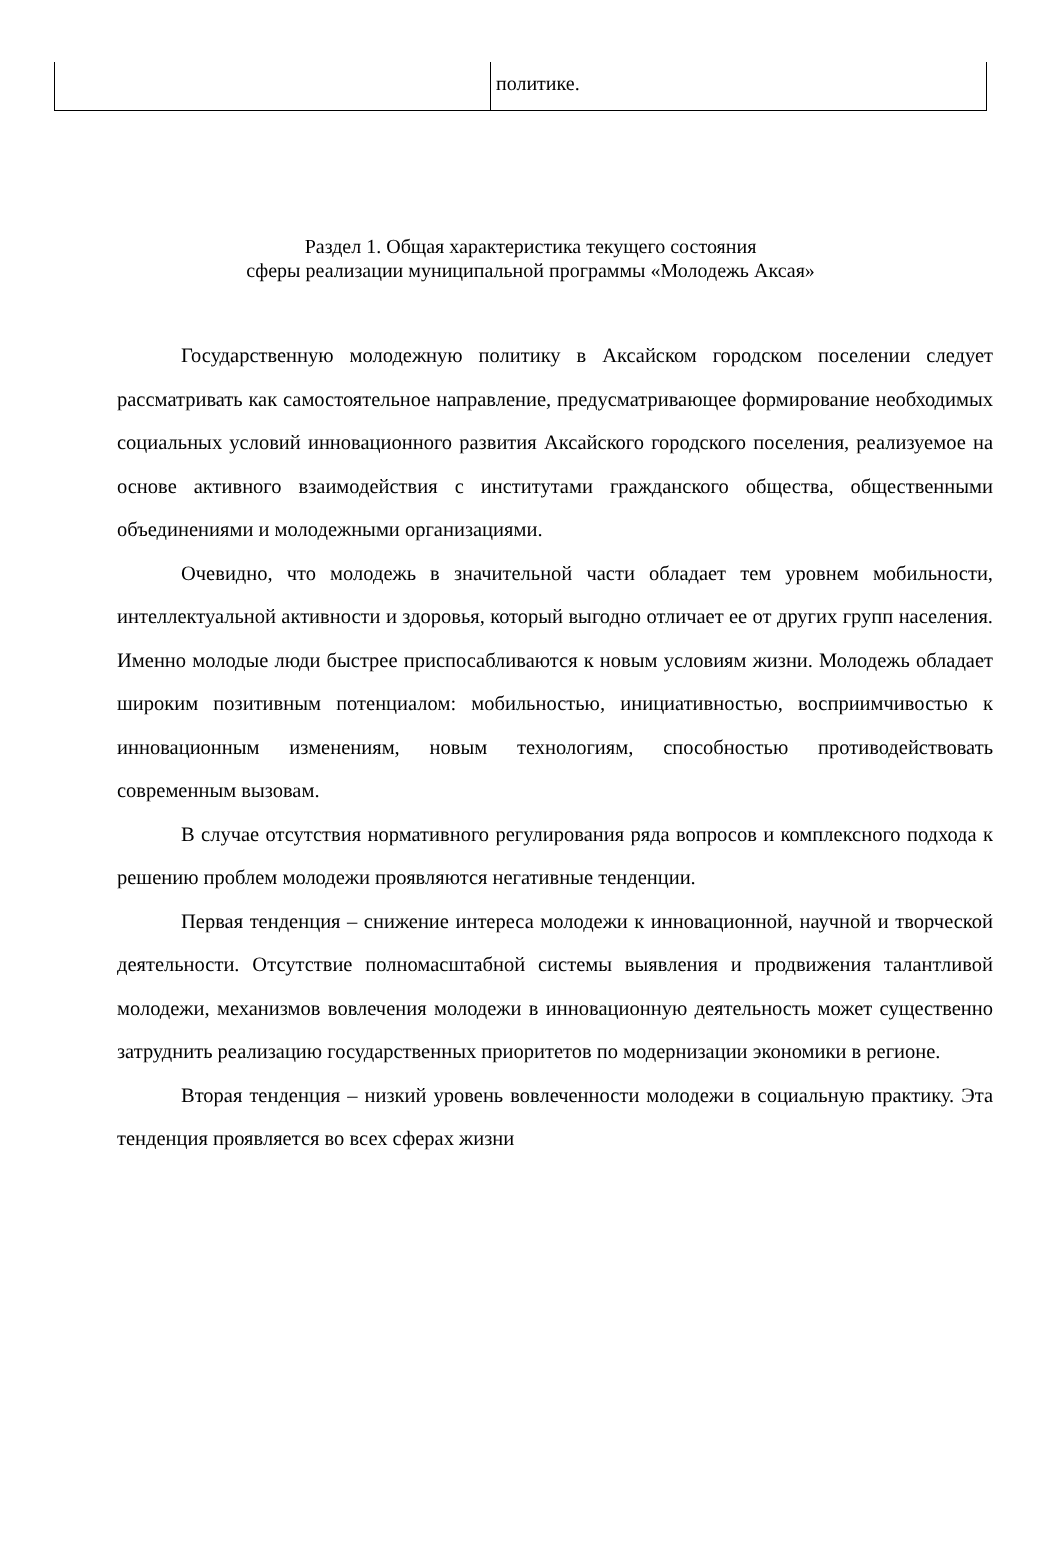| | политике. |
Раздел 1. Общая характеристика текущего состояния
сферы реализации муниципальной программы «Молодежь Аксая»
Государственную молодежную политику в Аксайском городском поселении следует рассматривать как самостоятельное направление, предусматривающее формирование необходимых социальных условий инновационного развития Аксайского городского поселения, реализуемое на основе активного взаимодействия с институтами гражданского общества, общественными объединениями и молодежными организациями.
Очевидно, что молодежь в значительной части обладает тем уровнем мобильности, интеллектуальной активности и здоровья, который выгодно отличает ее от других групп населения. Именно молодые люди быстрее приспосабливаются к новым условиям жизни. Молодежь обладает широким позитивным потенциалом: мобильностью, инициативностью, восприимчивостью к инновационным изменениям, новым технологиям, способностью противодействовать современным вызовам.
В случае отсутствия нормативного регулирования ряда вопросов и комплексного подхода к решению проблем молодежи проявляются негативные тенденции.
Первая тенденция – снижение интереса молодежи к инновационной, научной и творческой деятельности. Отсутствие полномасштабной системы выявления и продвижения талантливой молодежи, механизмов вовлечения молодежи в инновационную деятельность может существенно затруднить реализацию государственных приоритетов по модернизации экономики в регионе.
Вторая тенденция – низкий уровень вовлеченности молодежи в социальную практику. Эта тенденция проявляется во всех сферах жизни